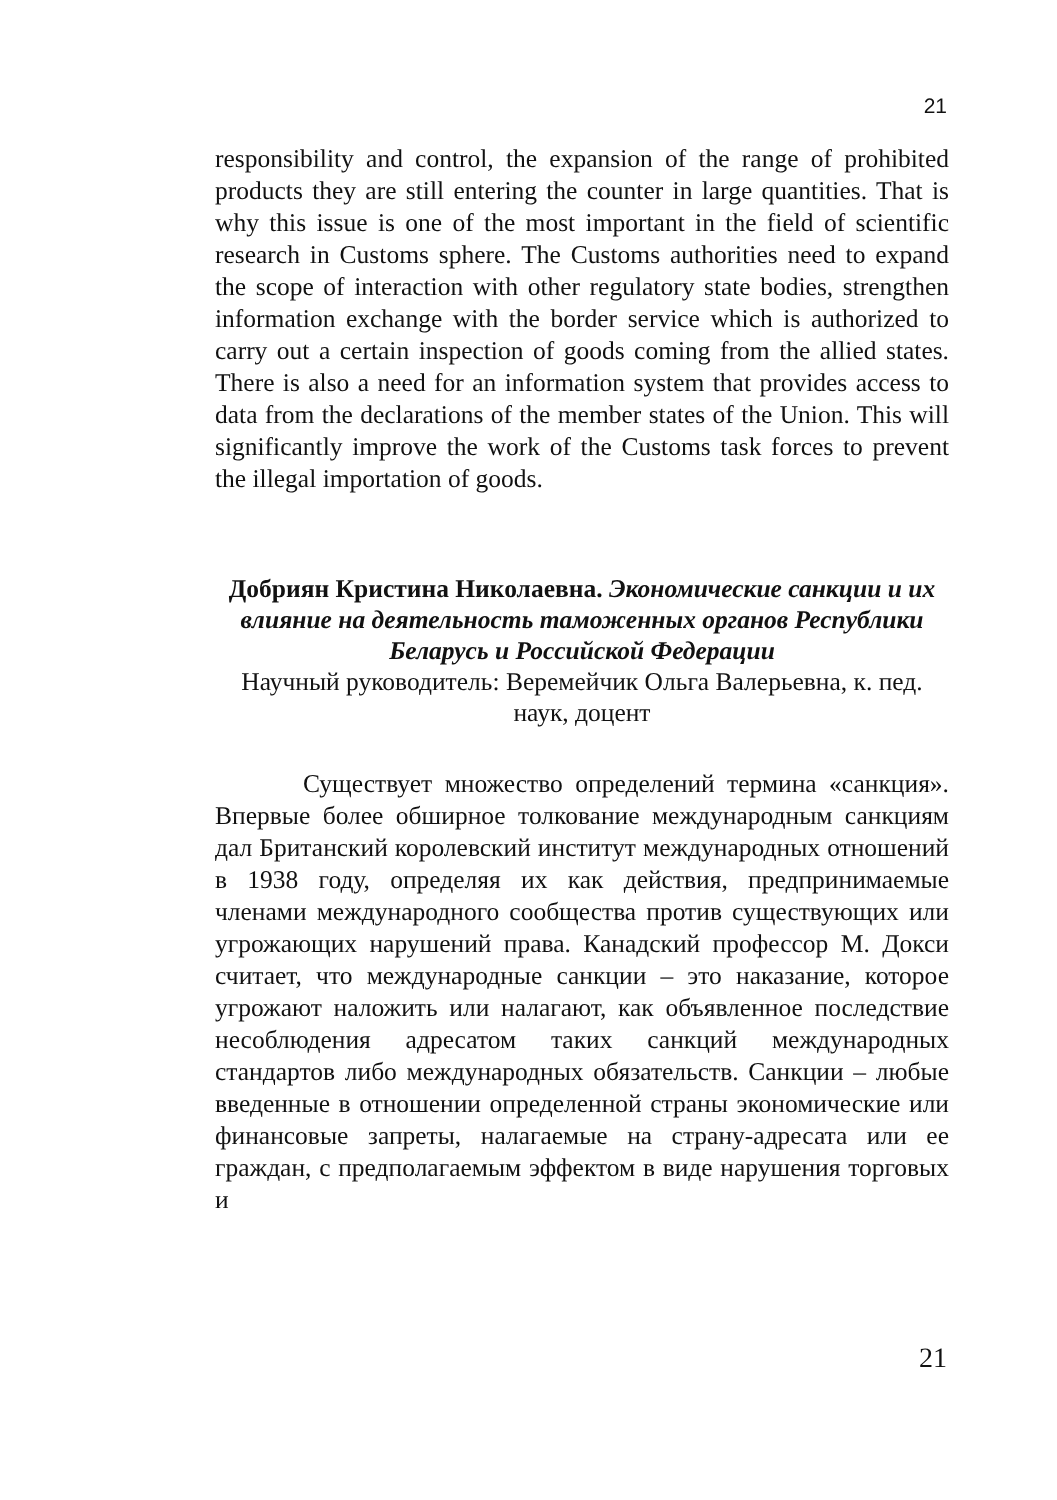21
responsibility and control, the expansion of the range of prohibited products they are still entering the counter in large quantities. That is why this issue is one of the most important in the field of scientific research in Customs sphere. The Customs authorities need to expand the scope of interaction with other regulatory state bodies, strengthen information exchange with the border service which is authorized to carry out a certain inspection of goods coming from the allied states. There is also a need for an information system that provides access to data from the declarations of the member states of the Union. This will significantly improve the work of the Customs task forces to prevent the illegal importation of goods.
Добриян Кристина Николаевна. Экономические санкции и их влияние на деятельность таможенных органов Республики Беларусь и Российской Федерации
Научный руководитель: Веремейчик Ольга Валерьевна, к. пед. наук, доцент
Существует множество определений термина «санкция». Впервые более обширное толкование международным санкциям дал Британский королевский институт международных отношений в 1938 году, определяя их как действия, предпринимаемые членами международного сообщества против существующих или угрожающих нарушений права. Канадский профессор М. Докси считает, что международные санкции – это наказание, которое угрожают наложить или налагают, как объявленное последствие несоблюдения адресатом таких санкций международных стандартов либо международных обязательств. Санкции – любые введенные в отношении определенной страны экономические или финансовые запреты, налагаемые на страну-адресата или ее граждан, с предполагаемым эффектом в виде нарушения торговых и
21